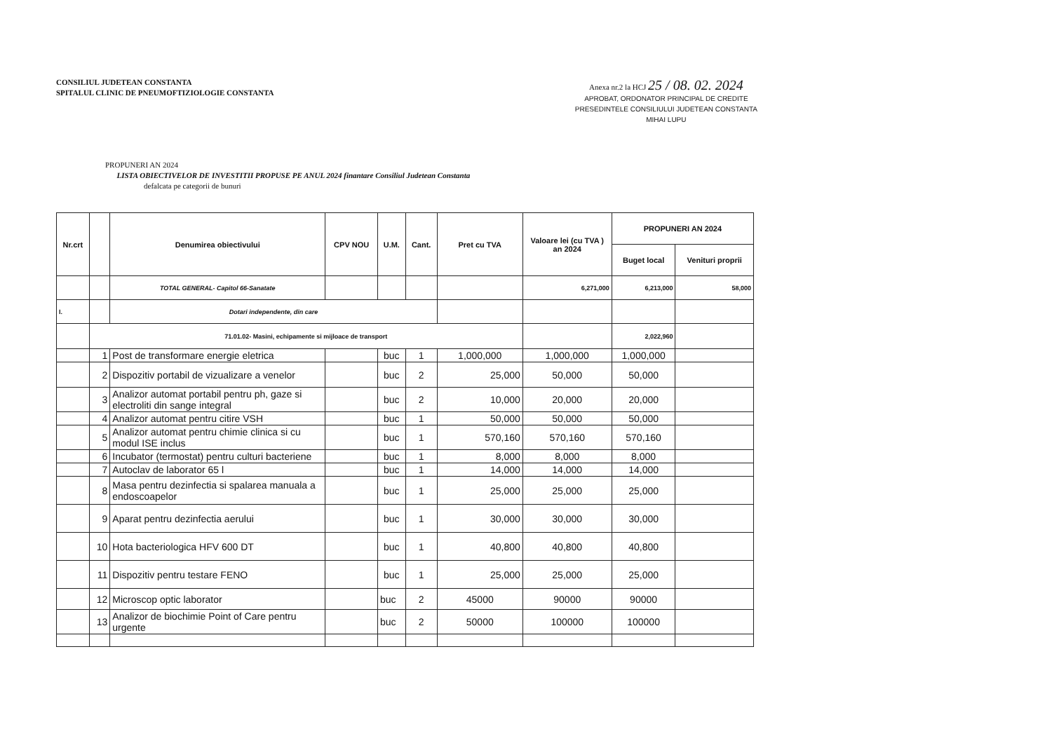CONSILIUL JUDETEAN CONSTANTA
SPITALUL CLINIC DE PNEUMOFTIZIOLOGIE CONSTANTA
Anexa nr.2 la HCJ 25 / 08. 02. 2024
APROBAT, ORDONATOR PRINCIPAL DE CREDITE
PRESEDINTELE CONSILIULUI JUDETEAN CONSTANTA
MIHAI LUPU
PROPUNERI AN 2024
LISTA OBIECTIVELOR DE INVESTITII PROPUSE PE ANUL 2024 finantare Consiliul Judetean Constanta
defalcata pe categorii de bunuri
| Nr.crt | | Denumirea obiectivului | CPV NOU | U.M. | Cant. | Pret cu TVA | Valoare lei (cu TVA ) an 2024 | PROPUNERI AN 2024 | |
| --- | --- | --- | --- | --- | --- | --- | --- | --- | --- |
| | | | | | | | | Buget local | Venituri proprii |
| | | TOTAL GENERAL- Capitol 66-Sanatate | | | | | 6,271,000 | 6,213,000 | 58,000 |
| I. | | Dotari independente, din care | | | | | | | |
| | 71.01.02- Masini, echipamente si mijloace de transport | | | | | | | 2,022,960 | |
| | 1 | Post de transformare energie eletrica | | buc | 1 | 1,000,000 | 1,000,000 | 1,000,000 | |
| | 2 | Dispozitiv portabil de vizualizare a venelor | | buc | 2 | 25,000 | 50,000 | 50,000 | |
| | 3 | Analizor automat portabil pentru ph, gaze si electroliti din sange integral | | buc | 2 | 10,000 | 20,000 | 20,000 | |
| | 4 | Analizor automat pentru citire VSH | | buc | 1 | 50,000 | 50,000 | 50,000 | |
| | 5 | Analizor automat pentru chimie clinica si cu modul ISE inclus | | buc | 1 | 570,160 | 570,160 | 570,160 | |
| | 6 | Incubator (termostat) pentru culturi bacteriene | | buc | 1 | 8,000 | 8,000 | 8,000 | |
| | 7 | Autoclav de laborator 65 l | | buc | 1 | 14,000 | 14,000 | 14,000 | |
| | 8 | Masa pentru dezinfectia si spalarea manuala a endoscoapelor | | buc | 1 | 25,000 | 25,000 | 25,000 | |
| | 9 | Aparat pentru dezinfectia aerului | | buc | 1 | 30,000 | 30,000 | 30,000 | |
| | 10 | Hota bacteriologica HFV 600 DT | | buc | 1 | 40,800 | 40,800 | 40,800 | |
| | 11 | Dispozitiv pentru testare FENO | | buc | 1 | 25,000 | 25,000 | 25,000 | |
| | 12 | Microscop optic laborator | | buc | 2 | 45000 | 90000 | 90000 | |
| | 13 | Analizor de biochimie Point of Care pentru urgente | | buc | 2 | 50000 | 100000 | 100000 | |